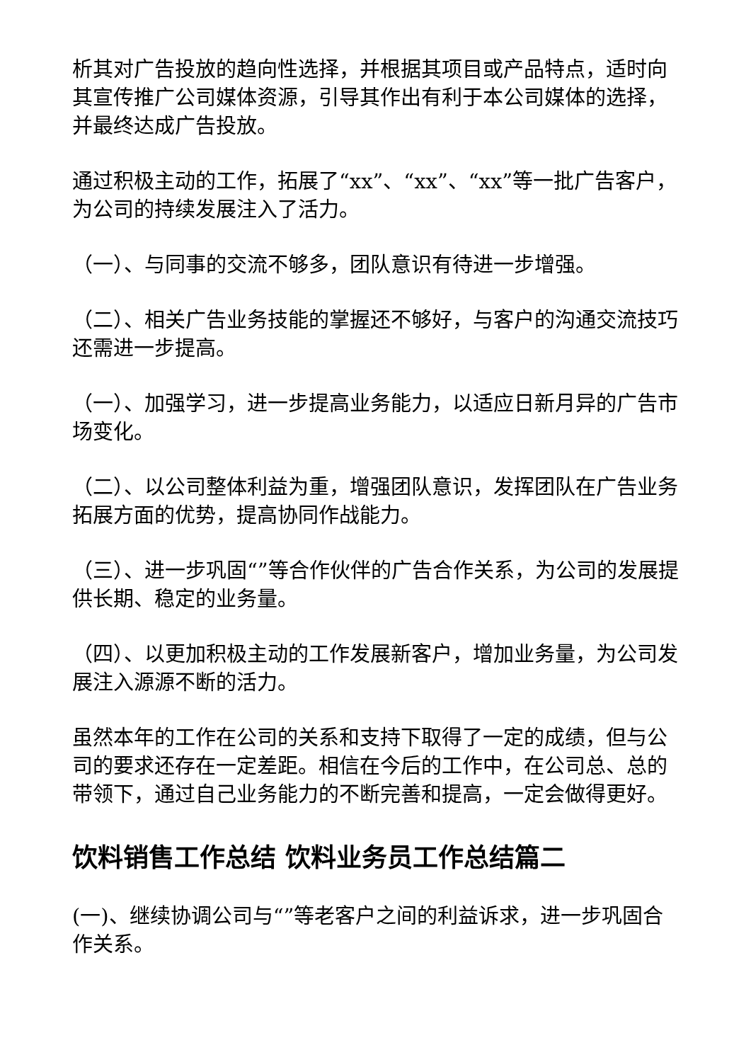析其对广告投放的趋向性选择，并根据其项目或产品特点，适时向其宣传推广公司媒体资源，引导其作出有利于本公司媒体的选择，并最终达成广告投放。
通过积极主动的工作，拓展了“xx”、“xx”、“xx”等一批广告客户，为公司的持续发展注入了活力。
（一）、与同事的交流不够多，团队意识有待进一步增强。
（二）、相关广告业务技能的掌握还不够好，与客户的沟通交流技巧还需进一步提高。
（一）、加强学习，进一步提高业务能力，以适应日新月异的广告市场变化。
（二）、以公司整体利益为重，增强团队意识，发挥团队在广告业务拓展方面的优势，提高协同作战能力。
（三）、进一步巩固“”等合作伙伴的广告合作关系，为公司的发展提供长期、稳定的业务量。
（四）、以更加积极主动的工作发展新客户，增加业务量，为公司发展注入源源不断的活力。
虽然本年的工作在公司的关系和支持下取得了一定的成绩，但与公司的要求还存在一定差距。相信在今后的工作中，在公司总、总的带领下，通过自己业务能力的不断完善和提高，一定会做得更好。
饮料销售工作总结 饮料业务员工作总结篇二
(一)、继续协调公司与“”等老客户之间的利益诉求，进一步巩固合作关系。